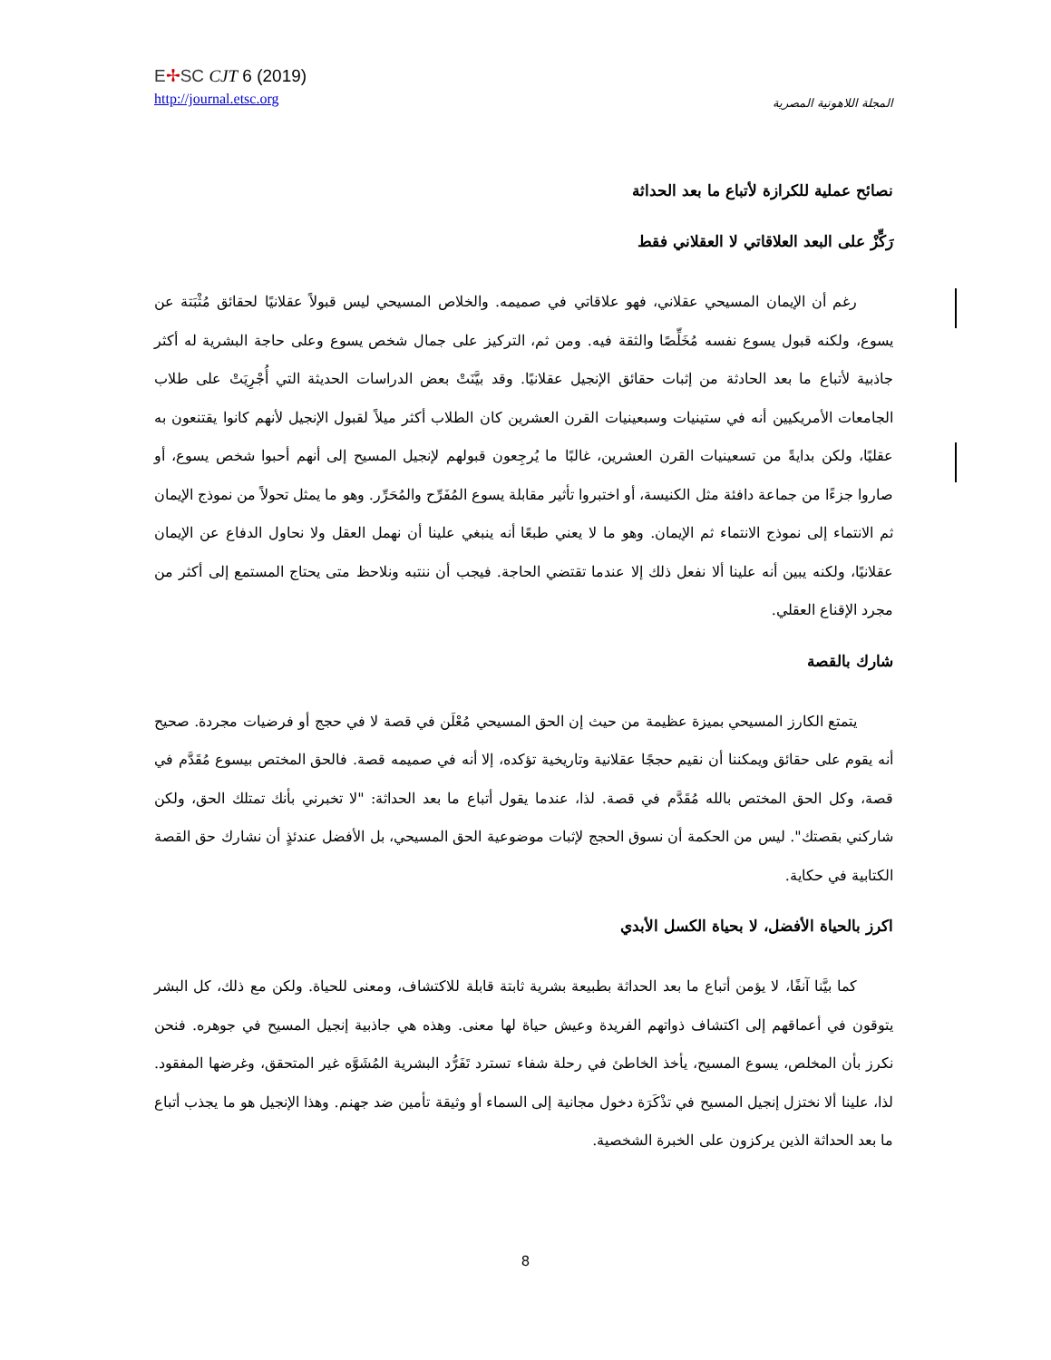E✢SC CJT 6 (2019)
http://journal.etsc.org
المجلة اللاهوتية المصرية
نصائح عملية للكرازة لأتباع ما بعد الحداثة
رَكِّزْ على البعد العلاقاتي لا العقلاني فقط
رغم أن الإيمان المسيحي عقلاني، فهو علاقاتي في صميمه. والخلاص المسيحي ليس قبولاً عقلانيًا لحقائق مُثْبَتة عن يسوع، ولكنه قبول يسوع نفسه مُخَلِّصًا والثقة فيه. ومن ثم، التركيز على جمال شخص يسوع وعلى حاجة البشرية له أكثر جاذبية لأتباع ما بعد الحادثة من إثبات حقائق الإنجيل عقلانيًا. وقد بيَّنَتْ بعض الدراسات الحديثة التي أُجْرِيَتْ على طلاب الجامعات الأمريكيين أنه في ستينيات وسبعينيات القرن العشرين كان الطلاب أكثر ميلاً لقبول الإنجيل لأنهم كانوا يقتنعون به عقليًا، ولكن بدايةً من تسعينيات القرن العشرين، غالبًا ما يُرجِعون قبولهم لإنجيل المسيح إلى أنهم أحبوا شخص يسوع، أو صاروا جزءًا من جماعة دافئة مثل الكنيسة، أو اختبروا تأثير مقابلة يسوع المُفَرِّح والمُحَرِّر. وهو ما يمثل تحولاً من نموذج الإيمان ثم الانتماء إلى نموذج الانتماء ثم الإيمان. وهو ما لا يعني طبعًا أنه ينبغي علينا أن نهمل العقل ولا نحاول الدفاع عن الإيمان عقلانيًا، ولكنه يبين أنه علينا ألا نفعل ذلك إلا عندما تقتضي الحاجة. فيجب أن ننتبه ونلاحظ متى يحتاج المستمع إلى أكثر من مجرد الإقناع العقلي.
شارك بالقصة
يتمتع الكارز المسيحي بميزة عظيمة من حيث إن الحق المسيحي مُعْلَن في قصة لا في حجج أو فرضيات مجردة. صحيح أنه يقوم على حقائق ويمكننا أن نقيم حججًا عقلانية وتاريخية تؤكده، إلا أنه في صميمه قصة. فالحق المختص بيسوع مُقَدَّم في قصة، وكل الحق المختص بالله مُقَدَّم في قصة. لذا، عندما يقول أتباع ما بعد الحداثة: "لا تخبرني بأنك تمتلك الحق، ولكن شاركني بقصتك". ليس من الحكمة أن نسوق الحجج لإثبات موضوعية الحق المسيحي، بل الأفضل عندئذٍ أن نشارك حق القصة الكتابية في حكاية.
اكرز بالحياة الأفضل، لا بحياة الكسل الأبدي
كما بيَّنا آنفًا، لا يؤمن أتباع ما بعد الحداثة بطبيعة بشرية ثابتة قابلة للاكتشاف، ومعنى للحياة. ولكن مع ذلك، كل البشر يتوقون في أعماقهم إلى اكتشاف ذواتهم الفريدة وعيش حياة لها معنى. وهذه هي جاذبية إنجيل المسيح في جوهره. فنحن نكرز بأن المخلص، يسوع المسيح، يأخذ الخاطئ في رحلة شفاء تسترد تَفَرُّد البشرية المُشَوَّه غير المتحقق، وغرضها المفقود. لذا، علينا ألا نختزل إنجيل المسيح في تذْكَرَة دخول مجانية إلى السماء أو وثيقة تأمين ضد جهنم. وهذا الإنجيل هو ما يجذب أتباع ما بعد الحداثة الذين يركزون على الخبرة الشخصية.
8